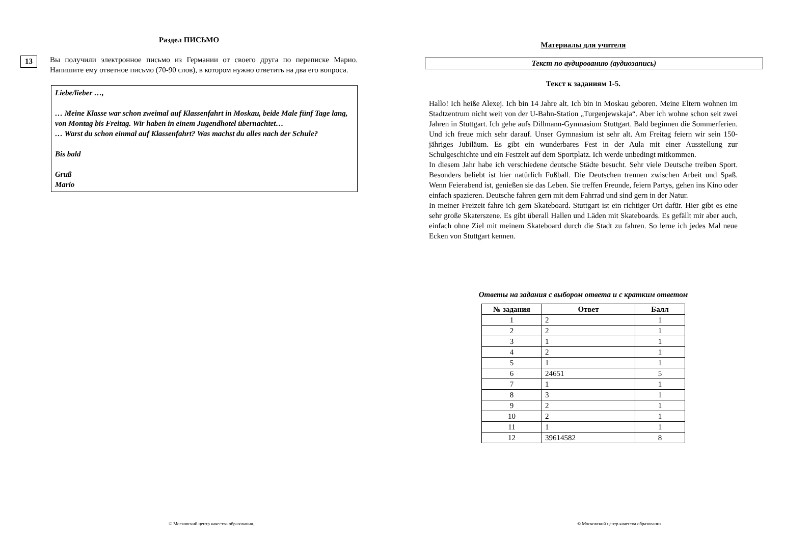Раздел ПИСЬМО
13
Вы получили электронное письмо из Германии от своего друга по переписке Марио. Напишите ему ответное письмо (70-90 слов), в котором нужно ответить на два его вопроса.
Liebe/lieber …,
… Meine Klasse war schon zweimal auf Klassenfahrt in Moskau, beide Male fünf Tage lang, von Montag bis Freitag. Wir haben in einem Jugendhotel übernachtet…
… Warst du schon einmal auf Klassenfahrt? Was machst du alles nach der Schule?
Bis bald
Gruß
Mario
© Московский центр качества образования.
Материалы для учителя
Текст по аудированию (аудиозапись)
Текст к заданиям 1-5.
Hallo! Ich heiße Alexej. Ich bin 14 Jahre alt. Ich bin in Moskau geboren. Meine Eltern wohnen im Stadtzentrum nicht weit von der U-Bahn-Station „Turgenjewskaja“. Aber ich wohne schon seit zwei Jahren in Stuttgart. Ich gehe aufs Dillmann-Gymnasium Stuttgart. Bald beginnen die Sommerferien. Und ich freue mich sehr darauf. Unser Gymnasium ist sehr alt. Am Freitag feiern wir sein 150-jähriges Jubiläum. Es gibt ein wunderbares Fest in der Aula mit einer Ausstellung zur Schulgeschichte und ein Festzelt auf dem Sportplatz. Ich werde unbedingt mitkommen.
In diesem Jahr habe ich verschiedene deutsche Städte besucht. Sehr viele Deutsche treiben Sport. Besonders beliebt ist hier natürlich Fußball. Die Deutschen trennen zwischen Arbeit und Spaß. Wenn Feierabend ist, genießen sie das Leben. Sie treffen Freunde, feiern Partys, gehen ins Kino oder einfach spazieren. Deutsche fahren gern mit dem Fahrrad und sind gern in der Natur.
In meiner Freizeit fahre ich gern Skateboard. Stuttgart ist ein richtiger Ort dafür. Hier gibt es eine sehr große Skaterszene. Es gibt überall Hallen und Läden mit Skateboards. Es gefällt mir aber auch, einfach ohne Ziel mit meinem Skateboard durch die Stadt zu fahren. So lerne ich jedes Mal neue Ecken von Stuttgart kennen.
Ответы на задания с выбором ответа и с кратким ответом
| № задания | Ответ | Балл |
| --- | --- | --- |
| 1 | 2 | 1 |
| 2 | 2 | 1 |
| 3 | 1 | 1 |
| 4 | 2 | 1 |
| 5 | 1 | 1 |
| 6 | 24651 | 5 |
| 7 | 1 | 1 |
| 8 | 3 | 1 |
| 9 | 2 | 1 |
| 10 | 2 | 1 |
| 11 | 1 | 1 |
| 12 | 39614582 | 8 |
© Московский центр качества образования.